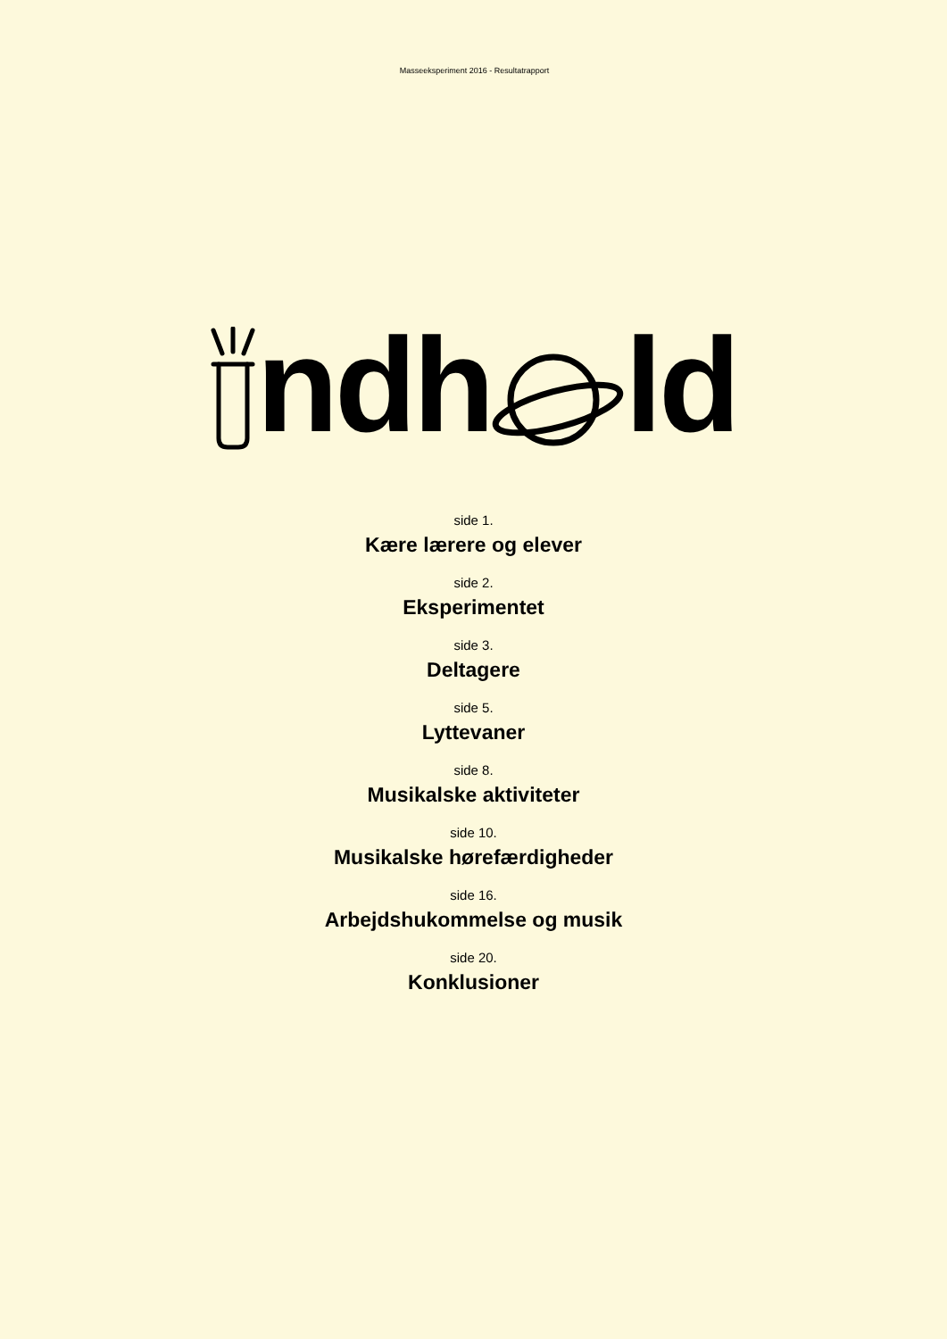Masseeksperiment 2016 - Resultatrapport
ndh ld
side 1.
Kære lærere og elever
side 2.
Eksperimentet
side 3.
Deltagere
side 5.
Lyttevaner
side 8.
Musikalske aktiviteter
side 10.
Musikalske hørefærdigheder
side 16.
Arbejdshukommelse og musik
side 20.
Konklusioner